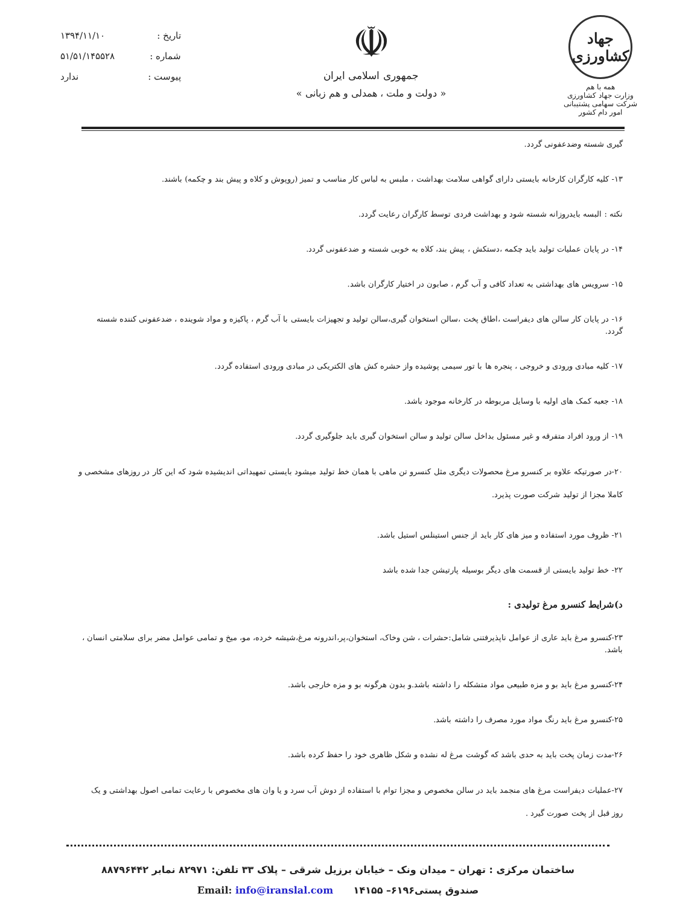جهاد کشاورزی
همه با هم
وزارت جهاد کشاورزی
شرکت سهامی پشتیبانی امور دام کشور
☫
جمهوری اسلامی ایران
« دولت و ملت ، همدلی و هم زبانی »
تاریخ : ۱۳۹۴/۱۱/۱۰
شماره : ۵۱/۵۱/۱۴۵۵۲۸
پیوست : ندارد
گیری شسته وضدعفونی گردد.
۱۳- کلیه کارگران کارخانه بایستی دارای گواهی سلامت بهداشت ، ملبس به لباس کار مناسب و تمیز (روپوش و کلاه و پیش بند و چکمه) باشند.
نکته : البسه بایدروزانه شسته شود و بهداشت فردی توسط کارگران رعایت گردد.
۱۴- در پایان عملیات تولید باید چکمه ،دستکش ، پیش بند، کلاه به خوبی شسته و ضدعفونی گردد.
۱۵- سرویس های بهداشتی به تعداد کافی و آب گرم ، صابون در اختیار کارگران باشد.
۱۶- در پایان کار سالن های دیفراست ،اطاق پخت ،سالن استخوان گیری،سالن تولید و تجهیزات بایستی با آب گرم ، پاکیزه و مواد شوینده ، ضدعفونی کننده شسته گردد.
۱۷- کلیه مبادی ورودی و خروجی ، پنجره ها با تور سیمی پوشیده واز حشره کش های الکتریکی در مبادی ورودی استفاده گردد.
۱۸- جعبه کمک های اولیه با وسایل مربوطه در کارخانه موجود باشد.
۱۹- از ورود افراد متفرقه و غیر مسئول بداخل سالن تولید و سالن استخوان گیری باید جلوگیری گردد.
۲۰-در صورتیکه علاوه بر کنسرو مرغ محصولات دیگری مثل کنسرو تن ماهی با همان خط تولید میشود بایستی تمهیداتی اندیشیده شود که این کار در روزهای مشخصی و کاملا مجزا از تولید شرکت صورت پذیرد.
۲۱- ظروف مورد استفاده و میز های کار باید از جنس استینلس استیل باشد.
۲۲- خط تولید بایستی از قسمت های دیگر بوسیله پارتیشن جدا شده باشد
د)شرایط کنسرو مرغ تولیدی :
۲۳-کنسرو مرغ باید عاری از عوامل ناپذیرفتنی شامل:حشرات ، شن وخاک، استخوان،پر،اندرونه مرغ،شیشه خرده، مو، میخ و تمامی عوامل مضر برای سلامتی انسان ، باشد.
۲۴-کنسرو مرغ باید بو و مزه طبیعی مواد متشکله را داشته باشد.و بدون هرگونه بو و مزه خارجی باشد.
۲۵-کنسرو مرغ باید رنگ مواد مورد مصرف را داشته باشد.
۲۶-مدت زمان پخت باید به حدی باشد که گوشت مرغ له نشده و شکل ظاهری خود را حفظ کرده باشد.
۲۷-عملیات دیفراست مرغ های منجمد باید در سالن مخصوص و مجزا توام با استفاده از دوش آب سرد و یا وان های مخصوص با رعایت تمامی اصول بهداشتی و یک روز قبل از پخت صورت گیرد .
ساختمان مرکزی : تهران – میدان ونک – خیابان برزیل شرقی – پلاک ۳۳ تلفن: ۸۲۹۷۱ نمابر ۸۸۷۹۶۴۴۲
صندوق پستی۶۱۹۶– ۱۴۱۵۵ Email: info@iranslal.com